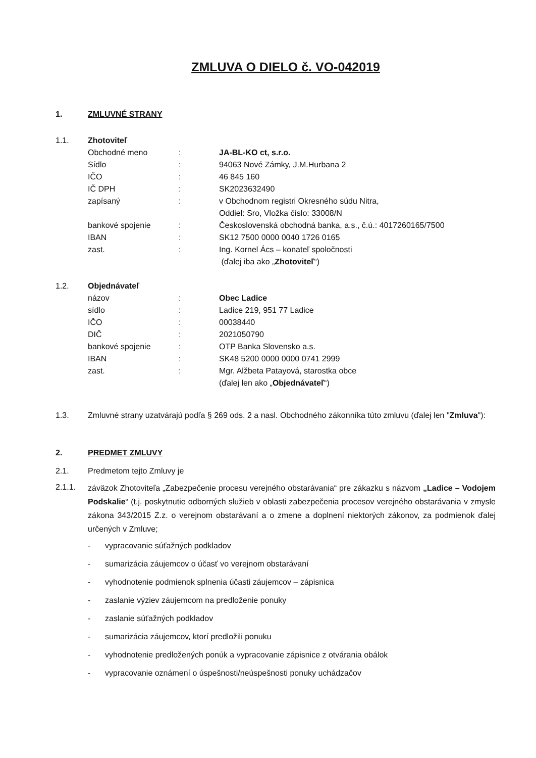ZMLUVA O DIELO č. VO-042019
1. ZMLUVNÉ STRANY
1.1. Zhotoviteľ
Obchodné meno : JA-BL-KO ct, s.r.o.
Sídlo : 94063 Nové Zámky, J.M.Hurbana 2
IČO : 46 845 160
IČ DPH : SK2023632490
zapísaný : v Obchodnom registri Okresného súdu Nitra,
Oddiel: Sro, Vložka číslo: 33008/N
bankové spojenie : Československá obchodná banka, a.s., č.ú.: 4017260165/7500
IBAN : SK12 7500 0000 0040 1726 0165
zast. : Ing. Kornel Ács – konateľ spoločnosti
(ďalej iba ako „Zhotoviteľ“)
1.2. Objednávateľ
názov : Obec Ladice
sídlo : Ladice 219, 951 77 Ladice
IČO : 00038440
DIČ : 2021050790
bankové spojenie : OTP Banka Slovensko a.s.
IBAN : SK48 5200 0000 0000 0741 2999
zast. : Mgr. Alžbeta Patayová, starostka obce
(ďalej len ako „Objednávateľ“)
1.3. Zmluvné strany uzatvárajú podľa § 269 ods. 2 a nasl. Obchodného zákonníka túto zmluvu (ďalej len "Zmluva"):
2. PREDMET ZMLUVY
2.1. Predmetom tejto Zmluvy je
2.1.1.
záväzok Zhotoviteľa „Zabezpečenie procesu verejného obstarávania“ pre zákazku s názvom „Ladice – Vodojem Podskalie“ (t.j. poskytnutie odborných služieb v oblasti zabezpečenia procesov verejného obstarávania v zmysle zákona 343/2015 Z.z. o verejnom obstarávaní a o zmene a doplnení niektorých zákonov, za podmienok ďalej určených v Zmluve;
- vypracovanie súťažných podkladov
- sumarizácia záujemcov o účasť vo verejnom obstarávaní
- vyhodnotenie podmienok splnenia účasti záujemcov – zápisnica
- zaslanie výziev záujemcom na predloženie ponuky
- zaslanie súťažných podkladov
- sumarizácia záujemcov, ktorí predložili ponuku
- vyhodnotenie predložených ponúk a vypracovanie zápisnice z otvárania obálok
- vypracovanie oznámení o úspešnosti/neúspešnosti ponuky uchádzačov